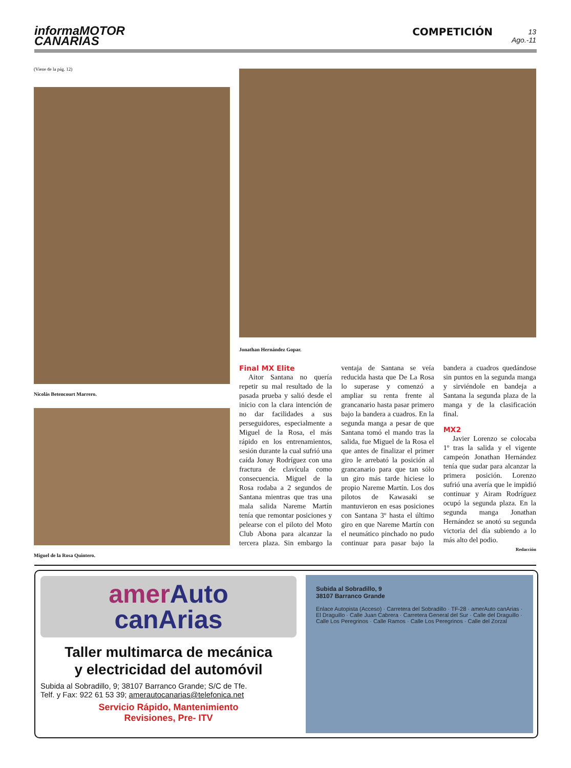informaMOTOR
CANARIAS
COMPETICIÓN
13
Ago.-11
(Viene de la pág. 12)
Nicolás Betencourt Marrero.
Miguel de la Rosa Quintero.
Jonathan Hernández Gopar.
Final MX Elite
Aitor Santana no quería repetir su mal resultado de la pasada prueba y salió desde el inicio con la clara intención de no dar facilidades a sus perseguidores, especialmente a Miguel de la Rosa, el más rápido en los entrenamientos, sesión durante la cual sufrió una caída Jonay Rodríguez con una fractura de clavícula como consecuencia. Miguel de la Rosa rodaba a 2 segundos de Santana mientras que tras una mala salida Nareme Martín tenía que remontar posiciones y pelearse con el piloto del Moto Club Abona para alcanzar la tercera plaza. Sin embargo la ventaja de Santana se veía reducida hasta que De La Rosa lo superase y comenzó a ampliar su renta frente al grancanario hasta pasar primero bajo la bandera a cuadros. En la segunda manga a pesar de que Santana tomó el mando tras la salida, fue Miguel de la Rosa el que antes de finalizar el primer giro le arrebató la posición al grancanario para que tan sólo un giro más tarde hiciese lo propio Nareme Martín. Los dos pilotos de Kawasaki se mantuvieron en esas posiciones con Santana 3º hasta el último giro en que Nareme Martín con el neumático pinchado no pudo continuar para pasar bajo la bandera a cuadros quedándose sin puntos en la segunda manga y sirviéndole en bandeja a Santana la segunda plaza de la manga y de la clasificación final.
MX2
Javier Lorenzo se colocaba 1º tras la salida y el vigente campeón Jonathan Hernández tenía que sudar para alcanzar la primera posición. Lorenzo sufrió una avería que le impidió continuar y Airam Rodríguez ocupó la segunda plaza. En la segunda manga Jonathan Hernández se anotó su segunda victoria del día subiendo a lo más alto del podio.
Redacción
amer Auto
canArias
Taller multimarca de mecánica
y electricidad del automóvil
Subida al Sobradillo, 9; 38107 Barranco Grande; S/C de Tfe.
Telf. y Fax: 922 61 53 39; amerautocanarias@telefonica.net
Servicio Rápido, Mantenimiento
Revisiones, Pre- ITV
Subida al Sobradillo, 9
38107 Barranco Grande
Enlace Autopista (Acceso) · Carretera del Sobradillo · TF-28 · amerAuto canArias · El Draguillo · Calle Juan Cabrera · Carretera General del Sur · Calle del Draguillo · Calle Los Peregrinos · Calle Ramos · Calle Los Peregrinos · Calle del Zorzal